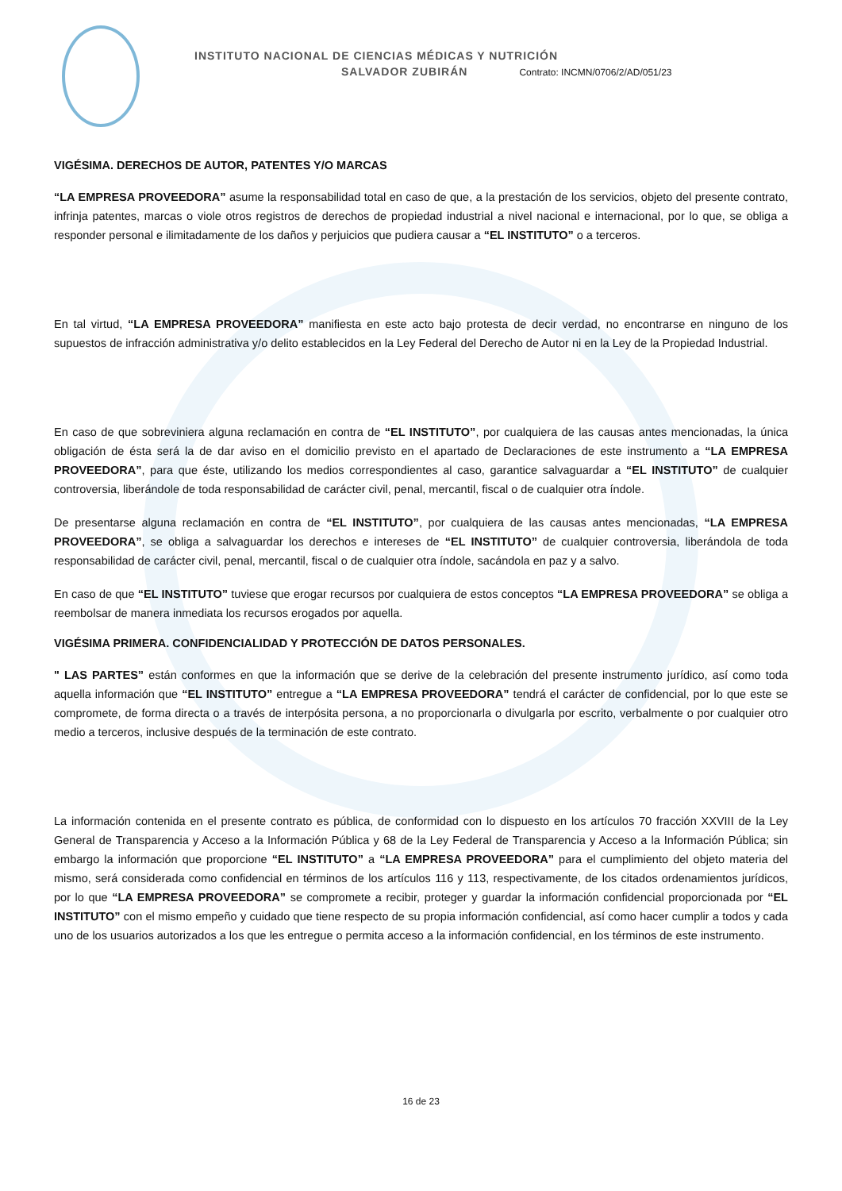INSTITUTO NACIONAL DE CIENCIAS MÉDICAS Y NUTRICIÓN
SALVADOR ZUBIRÁN Contrato: INCMN/0706/2/AD/051/23
VIGÉSIMA. DERECHOS DE AUTOR, PATENTES Y/O MARCAS
“LA EMPRESA PROVEEDORA” asume la responsabilidad total en caso de que, a la prestación de los servicios, objeto del presente contrato, infrinja patentes, marcas o viole otros registros de derechos de propiedad industrial a nivel nacional e internacional, por lo que, se obliga a responder personal e ilimitadamente de los daños y perjuicios que pudiera causar a “EL INSTITUTO” o a terceros.
En tal virtud, “LA EMPRESA PROVEEDORA” manifiesta en este acto bajo protesta de decir verdad, no encontrarse en ninguno de los supuestos de infracción administrativa y/o delito establecidos en la Ley Federal del Derecho de Autor ni en la Ley de la Propiedad Industrial.
En caso de que sobreviniera alguna reclamación en contra de “EL INSTITUTO”, por cualquiera de las causas antes mencionadas, la única obligación de ésta será la de dar aviso en el domicilio previsto en el apartado de Declaraciones de este instrumento a “LA EMPRESA PROVEEDORA”, para que éste, utilizando los medios correspondientes al caso, garantice salvaguardar a “EL INSTITUTO” de cualquier controversia, liberándole de toda responsabilidad de carácter civil, penal, mercantil, fiscal o de cualquier otra índole.
De presentarse alguna reclamación en contra de “EL INSTITUTO”, por cualquiera de las causas antes mencionadas, “LA EMPRESA PROVEEDORA”, se obliga a salvaguardar los derechos e intereses de “EL INSTITUTO” de cualquier controversia, liberándola de toda responsabilidad de carácter civil, penal, mercantil, fiscal o de cualquier otra índole, sacándola en paz y a salvo.
En caso de que “EL INSTITUTO” tuviese que erogar recursos por cualquiera de estos conceptos “LA EMPRESA PROVEEDORA” se obliga a reembolsar de manera inmediata los recursos erogados por aquella.
VIGÉSIMA PRIMERA. CONFIDENCIALIDAD Y PROTECCIÓN DE DATOS PERSONALES.
" LAS PARTES” están conformes en que la información que se derive de la celebración del presente instrumento jurídico, así como toda aquella información que “EL INSTITUTO” entregue a “LA EMPRESA PROVEEDORA” tendrá el carácter de confidencial, por lo que este se compromete, de forma directa o a través de interpósita persona, a no proporcionarla o divulgarla por escrito, verbalmente o por cualquier otro medio a terceros, inclusive después de la terminación de este contrato.
La información contenida en el presente contrato es pública, de conformidad con lo dispuesto en los artículos 70 fracción XXVIII de la Ley General de Transparencia y Acceso a la Información Pública y 68 de la Ley Federal de Transparencia y Acceso a la Información Pública; sin embargo la información que proporcione “EL INSTITUTO” a “LA EMPRESA PROVEEDORA” para el cumplimiento del objeto materia del mismo, será considerada como confidencial en términos de los artículos 116 y 113, respectivamente, de los citados ordenamientos jurídicos, por lo que “LA EMPRESA PROVEEDORA” se compromete a recibir, proteger y guardar la información confidencial proporcionada por “EL INSTITUTO” con el mismo empeño y cuidado que tiene respecto de su propia información confidencial, así como hacer cumplir a todos y cada uno de los usuarios autorizados a los que les entregue o permita acceso a la información confidencial, en los términos de este instrumento.
16 de 23